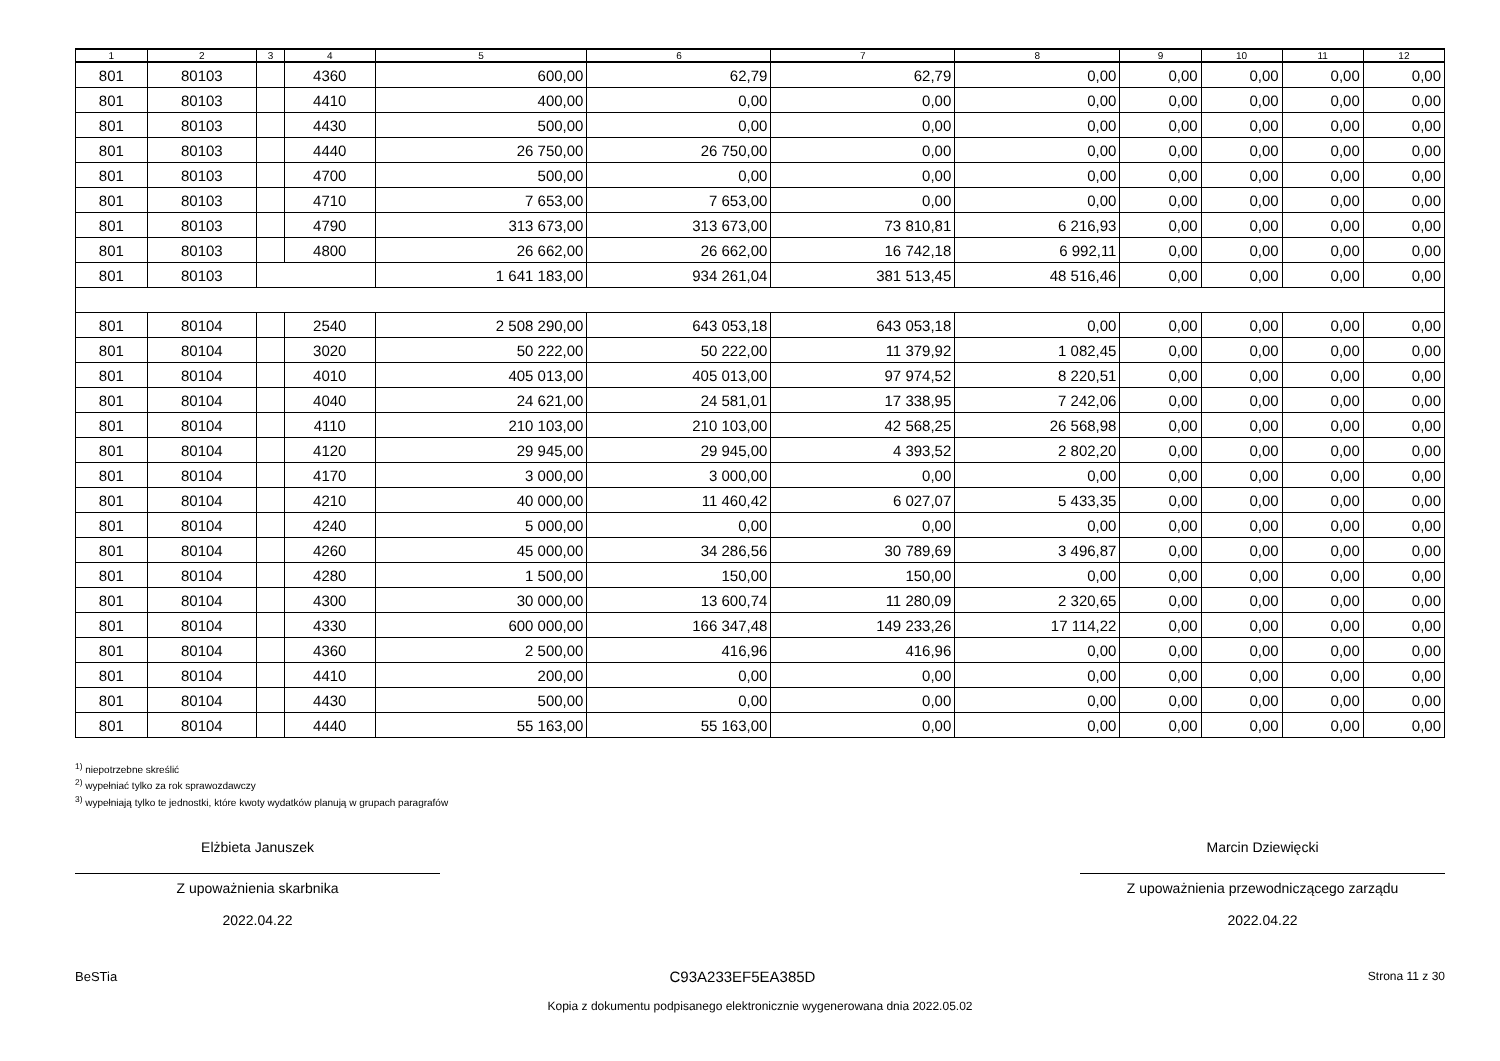| 1 | 2 | 3 | 4 | 5 | 6 | 7 | 8 | 9 | 10 | 11 | 12 |
| --- | --- | --- | --- | --- | --- | --- | --- | --- | --- | --- | --- |
| 801 | 80103 | | 4360 | 600,00 | 62,79 | 62,79 | 0,00 | 0,00 | 0,00 | 0,00 | 0,00 |
| 801 | 80103 | | 4410 | 400,00 | 0,00 | 0,00 | 0,00 | 0,00 | 0,00 | 0,00 | 0,00 |
| 801 | 80103 | | 4430 | 500,00 | 0,00 | 0,00 | 0,00 | 0,00 | 0,00 | 0,00 | 0,00 |
| 801 | 80103 | | 4440 | 26 750,00 | 26 750,00 | 0,00 | 0,00 | 0,00 | 0,00 | 0,00 | 0,00 |
| 801 | 80103 | | 4700 | 500,00 | 0,00 | 0,00 | 0,00 | 0,00 | 0,00 | 0,00 | 0,00 |
| 801 | 80103 | | 4710 | 7 653,00 | 7 653,00 | 0,00 | 0,00 | 0,00 | 0,00 | 0,00 | 0,00 |
| 801 | 80103 | | 4790 | 313 673,00 | 313 673,00 | 73 810,81 | 6 216,93 | 0,00 | 0,00 | 0,00 | 0,00 |
| 801 | 80103 | | 4800 | 26 662,00 | 26 662,00 | 16 742,18 | 6 992,11 | 0,00 | 0,00 | 0,00 | 0,00 |
| 801 | 80103 | | | 1 641 183,00 | 934 261,04 | 381 513,45 | 48 516,46 | 0,00 | 0,00 | 0,00 | 0,00 |
| 801 | 80104 | | 2540 | 2 508 290,00 | 643 053,18 | 643 053,18 | 0,00 | 0,00 | 0,00 | 0,00 | 0,00 |
| 801 | 80104 | | 3020 | 50 222,00 | 50 222,00 | 11 379,92 | 1 082,45 | 0,00 | 0,00 | 0,00 | 0,00 |
| 801 | 80104 | | 4010 | 405 013,00 | 405 013,00 | 97 974,52 | 8 220,51 | 0,00 | 0,00 | 0,00 | 0,00 |
| 801 | 80104 | | 4040 | 24 621,00 | 24 581,01 | 17 338,95 | 7 242,06 | 0,00 | 0,00 | 0,00 | 0,00 |
| 801 | 80104 | | 4110 | 210 103,00 | 210 103,00 | 42 568,25 | 26 568,98 | 0,00 | 0,00 | 0,00 | 0,00 |
| 801 | 80104 | | 4120 | 29 945,00 | 29 945,00 | 4 393,52 | 2 802,20 | 0,00 | 0,00 | 0,00 | 0,00 |
| 801 | 80104 | | 4170 | 3 000,00 | 3 000,00 | 0,00 | 0,00 | 0,00 | 0,00 | 0,00 | 0,00 |
| 801 | 80104 | | 4210 | 40 000,00 | 11 460,42 | 6 027,07 | 5 433,35 | 0,00 | 0,00 | 0,00 | 0,00 |
| 801 | 80104 | | 4240 | 5 000,00 | 0,00 | 0,00 | 0,00 | 0,00 | 0,00 | 0,00 | 0,00 |
| 801 | 80104 | | 4260 | 45 000,00 | 34 286,56 | 30 789,69 | 3 496,87 | 0,00 | 0,00 | 0,00 | 0,00 |
| 801 | 80104 | | 4280 | 1 500,00 | 150,00 | 150,00 | 0,00 | 0,00 | 0,00 | 0,00 | 0,00 |
| 801 | 80104 | | 4300 | 30 000,00 | 13 600,74 | 11 280,09 | 2 320,65 | 0,00 | 0,00 | 0,00 | 0,00 |
| 801 | 80104 | | 4330 | 600 000,00 | 166 347,48 | 149 233,26 | 17 114,22 | 0,00 | 0,00 | 0,00 | 0,00 |
| 801 | 80104 | | 4360 | 2 500,00 | 416,96 | 416,96 | 0,00 | 0,00 | 0,00 | 0,00 | 0,00 |
| 801 | 80104 | | 4410 | 200,00 | 0,00 | 0,00 | 0,00 | 0,00 | 0,00 | 0,00 | 0,00 |
| 801 | 80104 | | 4430 | 500,00 | 0,00 | 0,00 | 0,00 | 0,00 | 0,00 | 0,00 | 0,00 |
| 801 | 80104 | | 4440 | 55 163,00 | 55 163,00 | 0,00 | 0,00 | 0,00 | 0,00 | 0,00 | 0,00 |
<sup>1)</sup> niepotrzebne skreślić
<sup>2)</sup> wypełniać tylko za rok sprawozdawczy
<sup>3)</sup> wypełniają tylko te jednostki, które kwoty wydatków planują w grupach paragrafów
Elżbieta Januszek
Z upoważnienia skarbnika
2022.04.22
Marcin Dziewięcki
Z upoważnienia przewodniczącego zarządu
2022.04.22
BeSTia C93A233EF5EA385D Strona 11 z 30
Kopia z dokumentu podpisanego elektronicznie wygenerowana dnia 2022.05.02